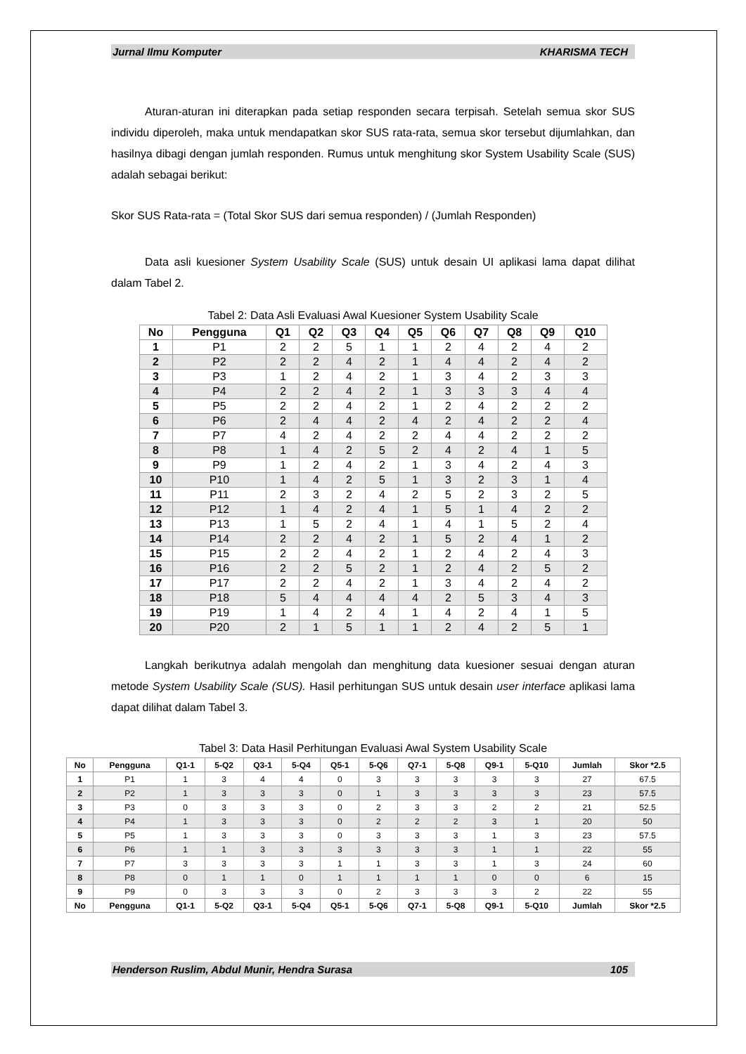Jurnal Ilmu Komputer KHARISMA TECH
Aturan-aturan ini diterapkan pada setiap responden secara terpisah. Setelah semua skor SUS individu diperoleh, maka untuk mendapatkan skor SUS rata-rata, semua skor tersebut dijumlahkan, dan hasilnya dibagi dengan jumlah responden. Rumus untuk menghitung skor System Usability Scale (SUS) adalah sebagai berikut:
Skor SUS Rata-rata = (Total Skor SUS dari semua responden) / (Jumlah Responden)
Data asli kuesioner System Usability Scale (SUS) untuk desain UI aplikasi lama dapat dilihat dalam Tabel 2.
Tabel 2: Data Asli Evaluasi Awal Kuesioner System Usability Scale
| No | Pengguna | Q1 | Q2 | Q3 | Q4 | Q5 | Q6 | Q7 | Q8 | Q9 | Q10 |
| --- | --- | --- | --- | --- | --- | --- | --- | --- | --- | --- | --- |
| 1 | P1 | 2 | 2 | 5 | 1 | 1 | 2 | 4 | 2 | 4 | 2 |
| 2 | P2 | 2 | 2 | 4 | 2 | 1 | 4 | 4 | 2 | 4 | 2 |
| 3 | P3 | 1 | 2 | 4 | 2 | 1 | 3 | 4 | 2 | 3 | 3 |
| 4 | P4 | 2 | 2 | 4 | 2 | 1 | 3 | 3 | 3 | 4 | 4 |
| 5 | P5 | 2 | 2 | 4 | 2 | 1 | 2 | 4 | 2 | 2 | 2 |
| 6 | P6 | 2 | 4 | 4 | 2 | 4 | 2 | 4 | 2 | 2 | 4 |
| 7 | P7 | 4 | 2 | 4 | 2 | 2 | 4 | 4 | 2 | 2 | 2 |
| 8 | P8 | 1 | 4 | 2 | 5 | 2 | 4 | 2 | 4 | 1 | 5 |
| 9 | P9 | 1 | 2 | 4 | 2 | 1 | 3 | 4 | 2 | 4 | 3 |
| 10 | P10 | 1 | 4 | 2 | 5 | 1 | 3 | 2 | 3 | 1 | 4 |
| 11 | P11 | 2 | 3 | 2 | 4 | 2 | 5 | 2 | 3 | 2 | 5 |
| 12 | P12 | 1 | 4 | 2 | 4 | 1 | 5 | 1 | 4 | 2 | 2 |
| 13 | P13 | 1 | 5 | 2 | 4 | 1 | 4 | 1 | 5 | 2 | 4 |
| 14 | P14 | 2 | 2 | 4 | 2 | 1 | 5 | 2 | 4 | 1 | 2 |
| 15 | P15 | 2 | 2 | 4 | 2 | 1 | 2 | 4 | 2 | 4 | 3 |
| 16 | P16 | 2 | 2 | 5 | 2 | 1 | 2 | 4 | 2 | 5 | 2 |
| 17 | P17 | 2 | 2 | 4 | 2 | 1 | 3 | 4 | 2 | 4 | 2 |
| 18 | P18 | 5 | 4 | 4 | 4 | 4 | 2 | 5 | 3 | 4 | 3 |
| 19 | P19 | 1 | 4 | 2 | 4 | 1 | 4 | 2 | 4 | 1 | 5 |
| 20 | P20 | 2 | 1 | 5 | 1 | 1 | 2 | 4 | 2 | 5 | 1 |
Langkah berikutnya adalah mengolah dan menghitung data kuesioner sesuai dengan aturan metode System Usability Scale (SUS). Hasil perhitungan SUS untuk desain user interface aplikasi lama dapat dilihat dalam Tabel 3.
Tabel 3: Data Hasil Perhitungan Evaluasi Awal System Usability Scale
| No | Pengguna | Q1-1 | 5-Q2 | Q3-1 | 5-Q4 | Q5-1 | 5-Q6 | Q7-1 | 5-Q8 | Q9-1 | 5-Q10 | Jumlah | Skor *2.5 |
| --- | --- | --- | --- | --- | --- | --- | --- | --- | --- | --- | --- | --- | --- |
| 1 | P1 | 1 | 3 | 4 | 4 | 0 | 3 | 3 | 3 | 3 | 3 | 27 | 67.5 |
| 2 | P2 | 1 | 3 | 3 | 3 | 0 | 1 | 3 | 3 | 3 | 3 | 23 | 57.5 |
| 3 | P3 | 0 | 3 | 3 | 3 | 0 | 2 | 3 | 3 | 2 | 2 | 21 | 52.5 |
| 4 | P4 | 1 | 3 | 3 | 3 | 0 | 2 | 2 | 2 | 3 | 1 | 20 | 50 |
| 5 | P5 | 1 | 3 | 3 | 3 | 0 | 3 | 3 | 3 | 1 | 3 | 23 | 57.5 |
| 6 | P6 | 1 | 1 | 3 | 3 | 3 | 3 | 3 | 3 | 1 | 1 | 22 | 55 |
| 7 | P7 | 3 | 3 | 3 | 3 | 1 | 1 | 3 | 3 | 1 | 3 | 24 | 60 |
| 8 | P8 | 0 | 1 | 1 | 0 | 1 | 1 | 1 | 1 | 0 | 0 | 6 | 15 |
| 9 | P9 | 0 | 3 | 3 | 3 | 0 | 2 | 3 | 3 | 3 | 2 | 22 | 55 |
| No | Pengguna | Q1-1 | 5-Q2 | Q3-1 | 5-Q4 | Q5-1 | 5-Q6 | Q7-1 | 5-Q8 | Q9-1 | 5-Q10 | Jumlah | Skor *2.5 |
Henderson Ruslim, Abdul Munir, Hendra Surasa 105